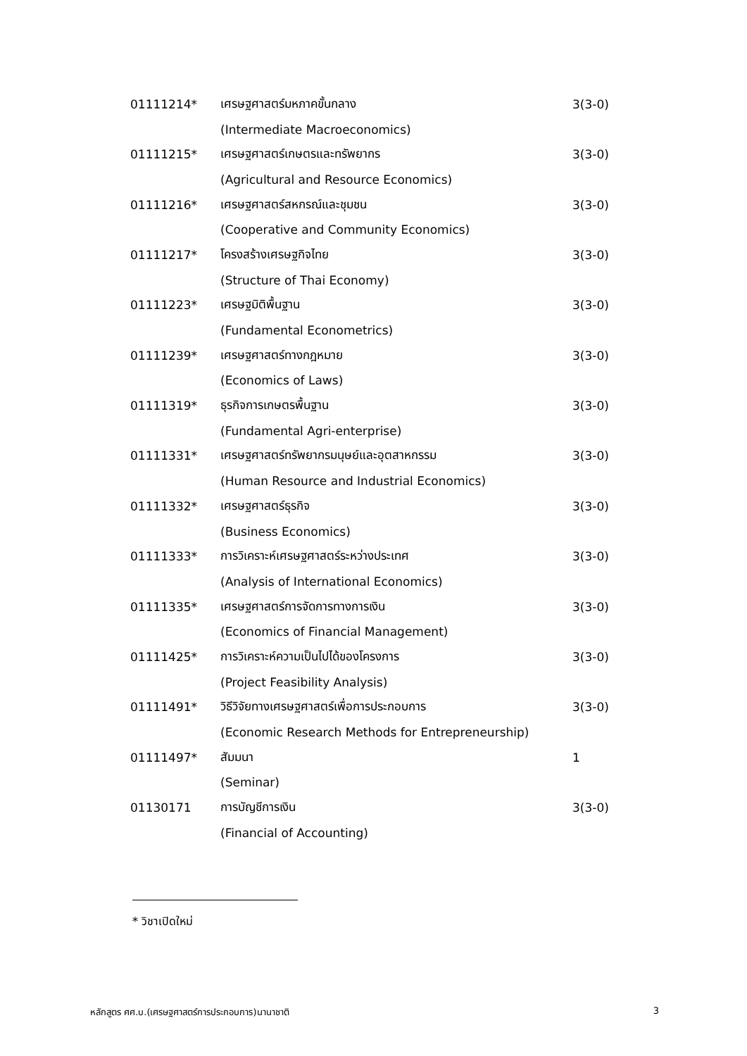| 01111214* | เศรษฐศาสตร์มหภาคขั้นกลาง | 3(3-0) |
| | (Intermediate Macroeconomics) | |
| 01111215* | เศรษฐศาสตร์เกษตรและทรัพยากร | 3(3-0) |
| | (Agricultural and Resource Economics) | |
| 01111216* | เศรษฐศาสตร์สหกรณ์และชุมชน | 3(3-0) |
| | (Cooperative and Community Economics) | |
| 01111217* | โครงสร้างเศรษฐกิจไทย | 3(3-0) |
| | (Structure of Thai Economy) | |
| 01111223* | เศรษฐมิติพื้นฐาน | 3(3-0) |
| | (Fundamental Econometrics) | |
| 01111239* | เศรษฐศาสตร์ทางกฎหมาย | 3(3-0) |
| | (Economics of Laws) | |
| 01111319* | ธุรกิจการเกษตรพื้นฐาน | 3(3-0) |
| | (Fundamental Agri-enterprise) | |
| 01111331* | เศรษฐศาสตร์ทรัพยากรมนุษย์และอุตสาหกรรม | 3(3-0) |
| | (Human Resource and Industrial Economics) | |
| 01111332* | เศรษฐศาสตร์ธุรกิจ | 3(3-0) |
| | (Business Economics) | |
| 01111333* | การวิเคราะห์เศรษฐศาสตร์ระหว่างประเทศ | 3(3-0) |
| | (Analysis of International Economics) | |
| 01111335* | เศรษฐศาสตร์การจัดการทางการเงิน | 3(3-0) |
| | (Economics of Financial Management) | |
| 01111425* | การวิเคราะห์ความเป็นไปได้ของโครงการ | 3(3-0) |
| | (Project Feasibility Analysis) | |
| 01111491* | วิธีวิจัยทางเศรษฐศาสตร์เพื่อการประกอบการ | 3(3-0) |
| | (Economic Research Methods for Entrepreneurship) | |
| 01111497* | สัมมนา | 1 |
| | (Seminar) | |
| 01130171 | การบัญชีการเงิน | 3(3-0) |
| | (Financial of Accounting) | |
* วิชาเปิดใหม่
หลักสูตร ศศ.บ.(เศรษฐศาสตร์การประกอบการ)นานาชาติ 3